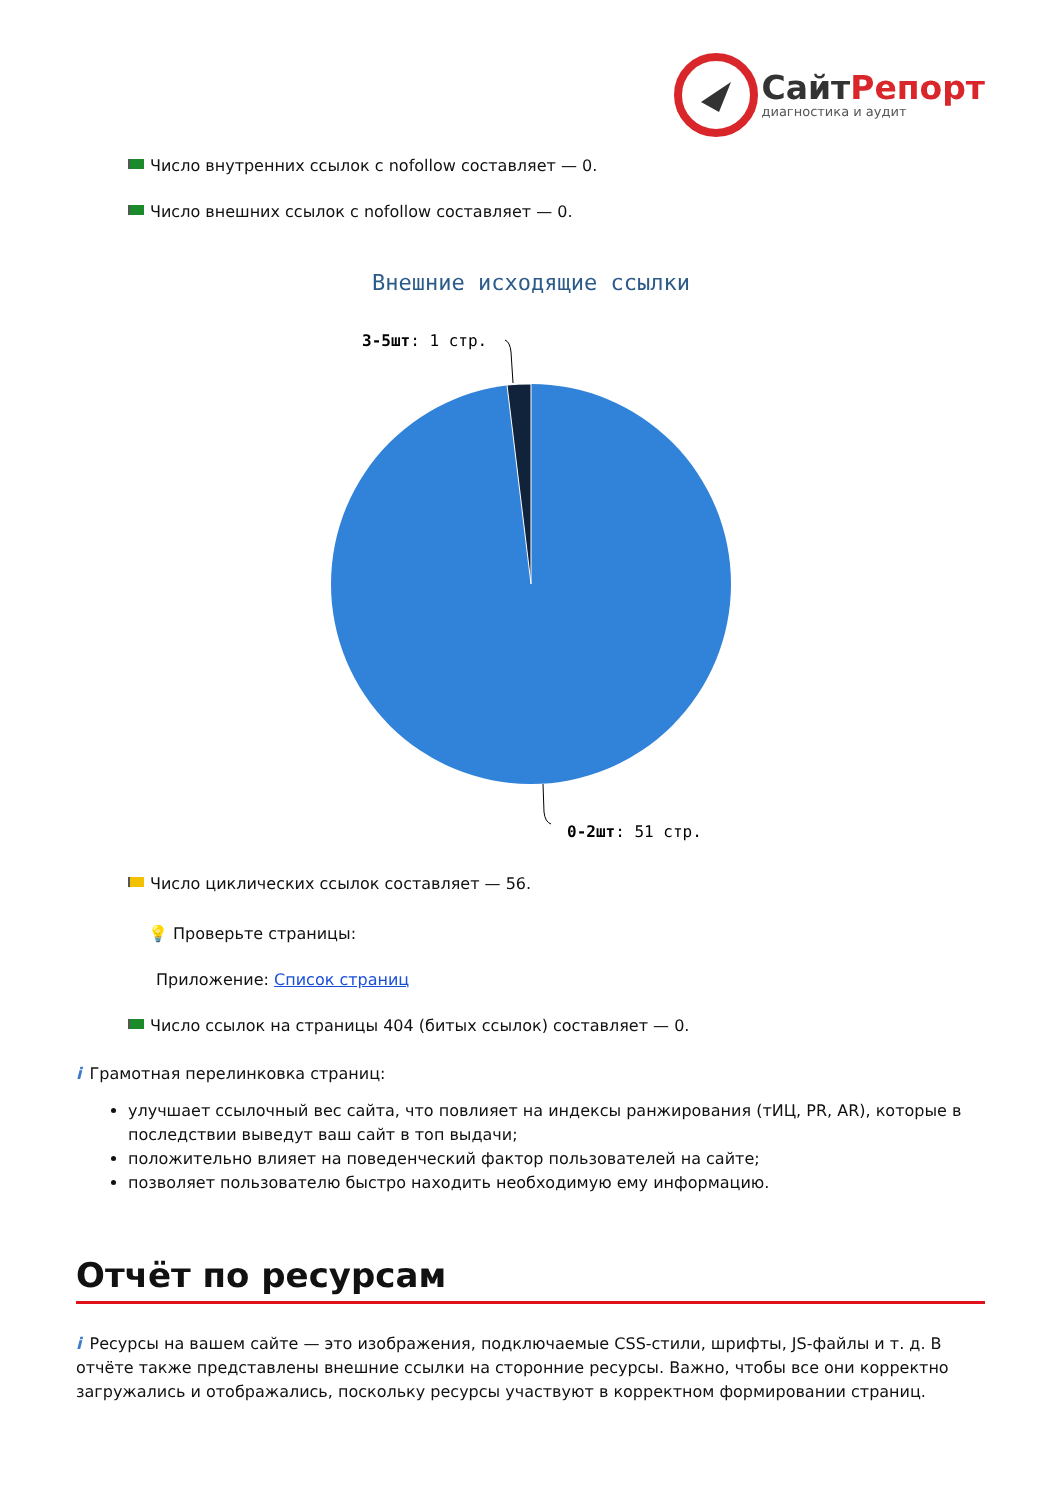СайтРепорт
диагностика и аудит
Число внутренних ссылок с nofollow составляет — 0.
Число внешних ссылок с nofollow составляет — 0.
Внешние исходящие ссылки
3-5шт: 1 стр.
0-2шт: 51 стр.
Число циклических ссылок составляет — 56.
💡 Проверьте страницы:
Приложение: Список страниц
Число ссылок на страницы 404 (битых ссылок) составляет — 0.
i Грамотная перелинковка страниц:
улучшает ссылочный вес сайта, что повлияет на индексы ранжирования (тИЦ, PR, AR), которые в последствии выведут ваш сайт в топ выдачи;
положительно влияет на поведенческий фактор пользователей на сайте;
позволяет пользователю быстро находить необходимую ему информацию.
Отчёт по ресурсам
i Ресурсы на вашем сайте — это изображения, подключаемые CSS-стили, шрифты, JS-файлы и т. д. В отчёте также представлены внешние ссылки на сторонние ресурсы. Важно, чтобы все они корректно загружались и отображались, поскольку ресурсы участвуют в корректном формировании страниц.